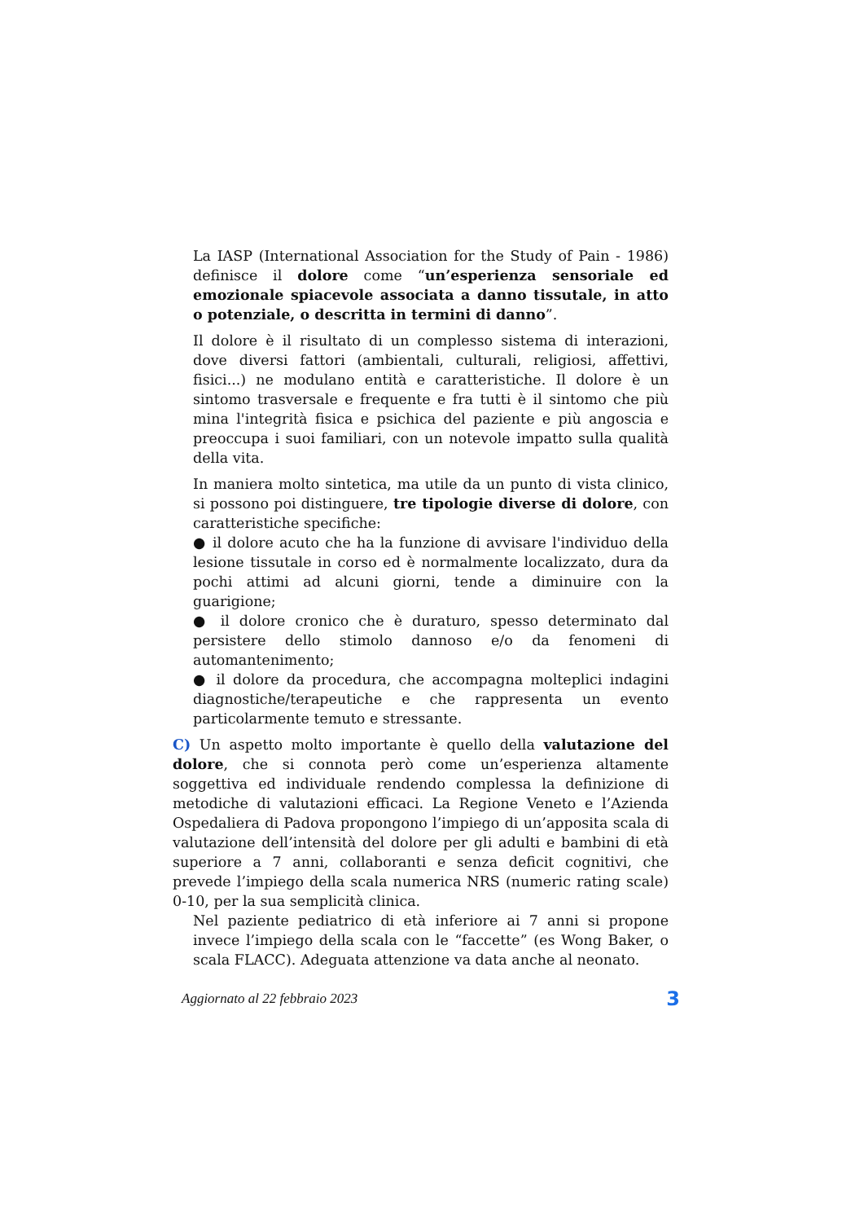La IASP (International Association for the Study of Pain - 1986) definisce il dolore come “un’esperienza sensoriale ed emozionale spiacevole associata a danno tissutale, in atto o potenziale, o descritta in termini di danno”.
Il dolore è il risultato di un complesso sistema di interazioni, dove diversi fattori (ambientali, culturali, religiosi, affettivi, fisici...) ne modulano entità e caratteristiche. Il dolore è un sintomo trasversale e frequente e fra tutti è il sintomo che più mina l'integrità fisica e psichica del paziente e più angoscia e preoccupa i suoi familiari, con un notevole impatto sulla qualità della vita.
In maniera molto sintetica, ma utile da un punto di vista clinico, si possono poi distinguere, tre tipologie diverse di dolore, con caratteristiche specifiche:
● il dolore acuto che ha la funzione di avvisare l'individuo della lesione tissutale in corso ed è normalmente localizzato, dura da pochi attimi ad alcuni giorni, tende a diminuire con la guarigione;
● il dolore cronico che è duraturo, spesso determinato dal persistere dello stimolo dannoso e/o da fenomeni di automantenimento;
● il dolore da procedura, che accompagna molteplici indagini diagnostiche/terapeutiche e che rappresenta un evento particolarmente temuto e stressante.
C) Un aspetto molto importante è quello della valutazione del dolore, che si connota però come un’esperienza altamente soggettiva ed individuale rendendo complessa la definizione di metodiche di valutazioni efficaci. La Regione Veneto e l’Azienda Ospedaliera di Padova propongono l’impiego di un’apposita scala di valutazione dell’intensità del dolore per gli adulti e bambini di età superiore a 7 anni, collaboranti e senza deficit cognitivi, che prevede l’impiego della scala numerica NRS (numeric rating scale) 0-10, per la sua semplicità clinica.
Nel paziente pediatrico di età inferiore ai 7 anni si propone invece l’impiego della scala con le “faccette” (es Wong Baker, o scala FLACC). Adeguata attenzione va data anche al neonato.
Aggiornato al 22 febbraio 2023 3